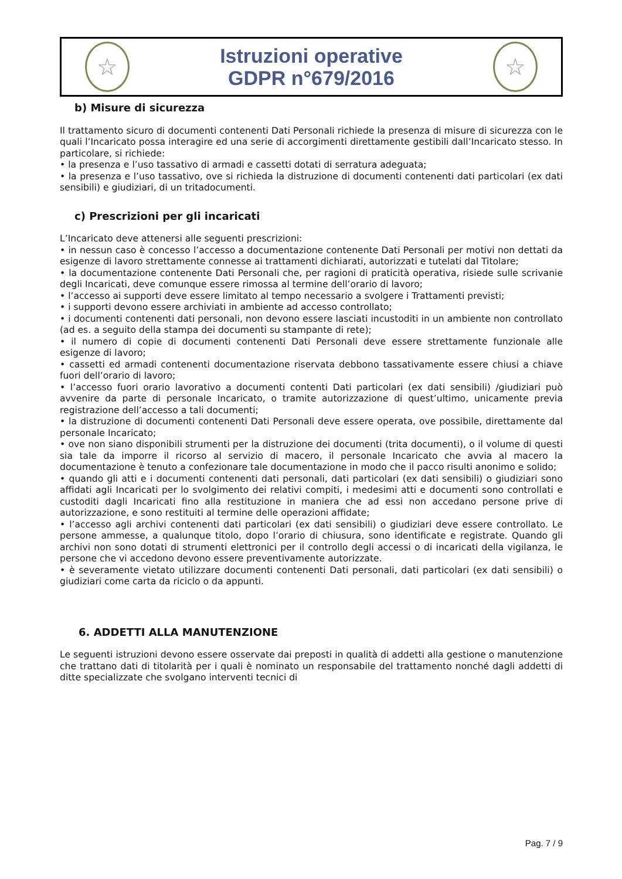☆
Istruzioni operative
GDPR n°679/2016
☆
b) Misure di sicurezza
Il trattamento sicuro di documenti contenenti Dati Personali richiede la presenza di misure di sicurezza con le quali l’Incaricato possa interagire ed una serie di accorgimenti direttamente gestibili dall’Incaricato stesso. In particolare, si richiede:
• la presenza e l’uso tassativo di armadi e cassetti dotati di serratura adeguata;
• la presenza e l’uso tassativo, ove si richieda la distruzione di documenti contenenti dati particolari (ex dati sensibili) e giudiziari, di un tritadocumenti.
c) Prescrizioni per gli incaricati
L’Incaricato deve attenersi alle seguenti prescrizioni:
• in nessun caso è concesso l’accesso a documentazione contenente Dati Personali per motivi non dettati da esigenze di lavoro strettamente connesse ai trattamenti dichiarati, autorizzati e tutelati dal Titolare;
• la documentazione contenente Dati Personali che, per ragioni di praticità operativa, risiede sulle scrivanie degli Incaricati, deve comunque essere rimossa al termine dell’orario di lavoro;
• l’accesso ai supporti deve essere limitato al tempo necessario a svolgere i Trattamenti previsti;
• i supporti devono essere archiviati in ambiente ad accesso controllato;
• i documenti contenenti dati personali, non devono essere lasciati incustoditi in un ambiente non controllato (ad es. a seguito della stampa dei documenti su stampante di rete);
• il numero di copie di documenti contenenti Dati Personali deve essere strettamente funzionale alle esigenze di lavoro;
• cassetti ed armadi contenenti documentazione riservata debbono tassativamente essere chiusi a chiave fuori dell’orario di lavoro;
• l’accesso fuori orario lavorativo a documenti contenti Dati particolari (ex dati sensibili) /giudiziari può avvenire da parte di personale Incaricato, o tramite autorizzazione di quest’ultimo, unicamente previa registrazione dell’accesso a tali documenti;
• la distruzione di documenti contenenti Dati Personali deve essere operata, ove possibile, direttamente dal personale Incaricato;
• ove non siano disponibili strumenti per la distruzione dei documenti (trita documenti), o il volume di questi sia tale da imporre il ricorso al servizio di macero, il personale Incaricato che avvia al macero la documentazione è tenuto a confezionare tale documentazione in modo che il pacco risulti anonimo e solido;
• quando gli atti e i documenti contenenti dati personali, dati particolari (ex dati sensibili) o giudiziari sono affidati agli Incaricati per lo svolgimento dei relativi compiti, i medesimi atti e documenti sono controllati e custoditi dagli Incaricati fino alla restituzione in maniera che ad essi non accedano persone prive di autorizzazione, e sono restituiti al termine delle operazioni affidate;
• l’accesso agli archivi contenenti dati particolari (ex dati sensibili) o giudiziari deve essere controllato. Le persone ammesse, a qualunque titolo, dopo l’orario di chiusura, sono identificate e registrate. Quando gli archivi non sono dotati di strumenti elettronici per il controllo degli accessi o di incaricati della vigilanza, le persone che vi accedono devono essere preventivamente autorizzate.
• è severamente vietato utilizzare documenti contenenti Dati personali, dati particolari (ex dati sensibili) o giudiziari come carta da riciclo o da appunti.
6. ADDETTI ALLA MANUTENZIONE
Le seguenti istruzioni devono essere osservate dai preposti in qualità di addetti alla gestione o manutenzione che trattano dati di titolarità per i quali è nominato un responsabile del trattamento nonché dagli addetti di ditte specializzate che svolgano interventi tecnici di
Pag. 7 / 9